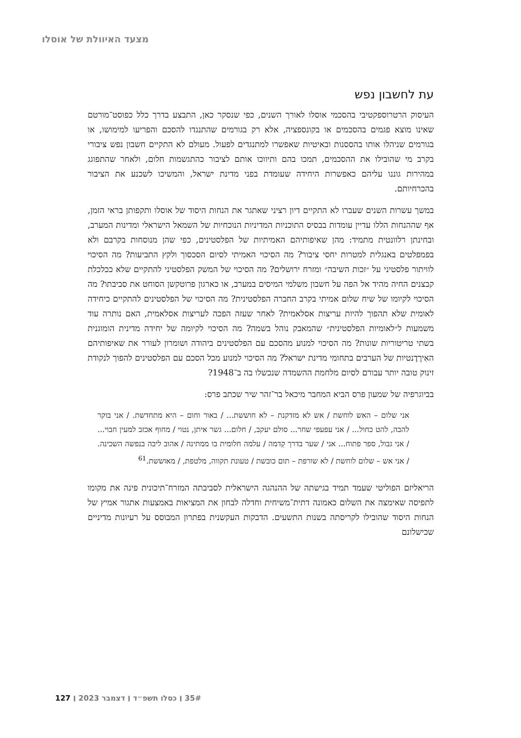מצעד האיוולת של אוסלו
עת לחשבון נפש
העיסוק הרטרוספקטיבי בהסכמי אוסלו לאורך השנים, כפי שנסקר כאן, התבצע בדרך כלל כפוסט־מורטם שאינו מוצא פגמים בהסכמים או בקונספציה, אלא רק בגורמים שהתנגדו להסכם והפריעו למימושו, או בגורמים שניהלו אותו בהססנות ובאיטיות שאפשרו למתנגדים לפעול. מעולם לא התקיים חשבון נפש ציבורי בקרב מי שהובילו את ההסכמים, תמכו בהם ותיווכו אותם לציבור כהתגשמות חלום, ולאחר שהתפוגג במהירות גוננו עליהם כאפשרות היחידה שעומדת בפני מדינת ישראל, והמשיכו לשכנע את הציבור בהכרחיותם.
במשך עשרות השנים שעברו לא התקיים דיון רציני שאתגר את הנחות היסוד של אוסלו ותקפותן בראי הזמן, אף שההנחות הללו עדיין עומדות בבסיס התוכניות המדיניות הנוכחיות של השמאל הישראלי ומדינות המערב, ובחינתן רלוונטית מתמיד: מהן שאיפותיהם האמיתיות של הפלסטינים, כפי שהן מנוסחות בקרבם ולא בפמפלטים באנגלית למטרות יחסי ציבור? מה הסיכוי האמיתי לסיום הסכסוך ולקץ התביעות? מה הסיכוי לוויתור פלסטיני על ״זכות השיבה״ ומזרח ירושלים? מה הסיכוי של המשק הפלסטיני להתקיים שלא ככלכלת קבצנים החיה מהיד אל הפה על חשבון משלמי המיסים במערב, או כארגון פרוטקשן הסוחט את סביבתו? מה הסיכוי לקיומו של שיח שלום אמיתי בקרב החברה הפלסטינית? מה הסיכוי של הפלסטינים להתקיים כיחידה לאומית שלא תהפוך להיות עריצות אסלאמית? לאחר שעזה הפכה לעריצות אסלאמית, האם נותרה עוד משמעות ל״לאומיות הפלסטינית״ שהמאבק נוהל בשמה? מה הסיכוי לקיומה של יחידה מדינית הומוגנית בשתי טריטוריות שונות? מה הסיכוי למנוע מהסכם עם הפלסטינים ביהודה ושומרון לעורר את שאיפותיהם האִירֶדֶנטיות של הערבים בתחומי מדינת ישראל? מה הסיכוי למנוע מכל הסכם עם הפלסטינים להפוך לנקודת זינוק טובה יותר עבורם לסיום מלחמת ההשמדה שנכשלו בה ב־1948?
בביוגרפיה של שמעון פרס הביא המחבר מיכאל בר־זהר שיר שכתב פרס:
אני שלום – האש לוחשת / אש לא מזדקנת – לא חוששת... / באור וחום – היא מתחדשת. / אני בוקר להבה, להט כחול... / אני עפעפי שחר... סולם יעקב, / חלום... גשר איתן, נטוי / מחוף אכזב למעין חבוי... / אני גבול, ספר פתוח... אני / שער בדרך קִדמה / עלמה חלומית בו ממתינה / אהוב ליבה בנפשה השכינה. / אני אש – שלום לוחשת / לא שורפת – תום כובשת / טעונת תקווה, מלטפת, / מאוששת.<sup>61</sup>
הריאליזם הפוליטי שעמד תמיד בגישתה של ההנהגה הישראלית לסביבתה המזרח־תיכונית פינה את מקומו לתפיסה שאימצה את השלום כאמונה דתית־משיחית וחדלה לבחון את המציאות באמצעות אתגור אמיץ של הנחות היסוד שהובילו לקריסתה בשנות התשעים. הדבקות העקשנית בפתרון המבוסס על רעיונות מדיניים שכישלונם
35# ׀ כסלו תשפ״ד ׀ דצמבר 2023 ׀ 127